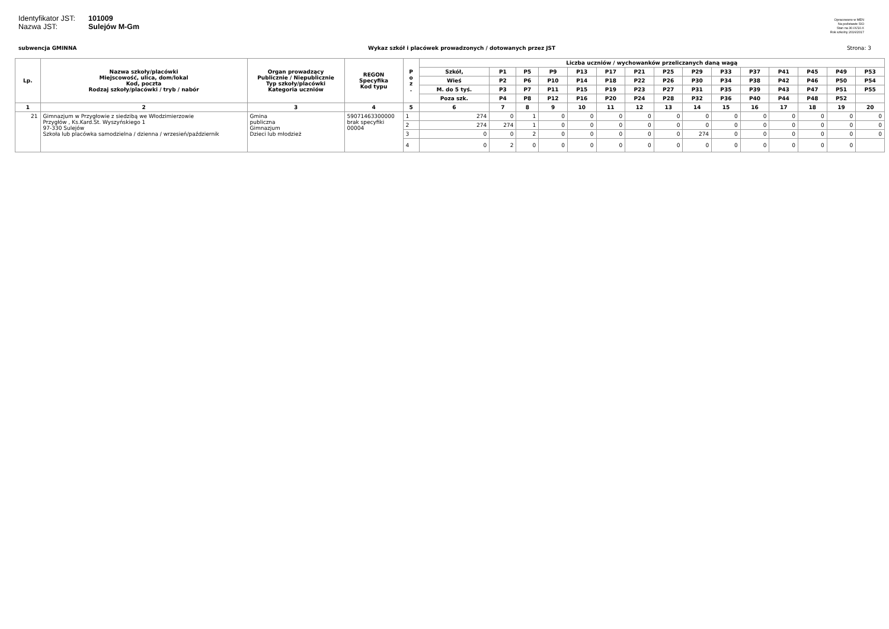Identyfikator JST: 101009
Nazwa JST: Sulejów M-Gm
Opracowano w MEN
Na podstawie SIO
Stan na 30.IX/10.X
Rok szkolny 2016/2017
subwencja GMINNA Wykaz szkół i placówek prowadzonych / dotowanych przez JST Strona: 3
| Lp. | Nazwa szkoły/placówki Miejscowość, ulica, dom/lokal Kod, poczta Rodzaj szkoły/placówki / tryb / nabór | Organ prowadzący Publicznie / Niepublicznie Typ szkoły/placówki Kategoria uczniów | REGON Specyfika Kod typu | P o z . | Liczba uczniów / wychowanków przeliczanych daną wagą | | | | | | | | | | | | | | |
| --- | --- | --- | --- | --- | --- | --- | --- | --- | --- | --- | --- | --- | --- | --- | --- | --- | --- | --- | --- |
| | | | | | Szkół, | P1 | P5 | P9 | P13 | P17 | P21 | P25 | P29 | P33 | P37 | P41 | P45 | P49 | P53 |
| | | | | | Wieś | P2 | P6 | P10 | P14 | P18 | P22 | P26 | P30 | P34 | P38 | P42 | P46 | P50 | P54 |
| | | | | | M. do 5 tyś. | P3 | P7 | P11 | P15 | P19 | P23 | P27 | P31 | P35 | P39 | P43 | P47 | P51 | P55 |
| | | | | | Poza szk. | P4 | P8 | P12 | P16 | P20 | P24 | P28 | P32 | P36 | P40 | P44 | P48 | P52 | |
| 1 | 2 | 3 | 4 | 5 | 6 | 7 | 8 | 9 | 10 | 11 | 12 | 13 | 14 | 15 | 16 | 17 | 18 | 19 | 20 |
| 21 | Gimnazjum w Przygłowie z siedzibą we Włodzimierzowie Przygłów , Ks.Kard.St. Wyszyńskiego 1 97-330 Sulejów Szkoła lub placówka samodzielna / dzienna / wrzesień/październik | Gmina publiczna Gimnazjum Dzieci lub młodzież | 59071463300000 brak specyfiki 00004 | 1 | 274 | 0 | 1 | 0 | 0 | 0 | 0 | 0 | 0 | 0 | 0 | 0 | 0 | 0 | 0 |
| | | | | 2 | 274 | 274 | 1 | 0 | 0 | 0 | 0 | 0 | 0 | 0 | 0 | 0 | 0 | 0 | 0 |
| | | | | 3 | 0 | 0 | 2 | 0 | 0 | 0 | 0 | 0 | 274 | 0 | 0 | 0 | 0 | 0 | 0 |
| | | | | 4 | 0 | 2 | 0 | 0 | 0 | 0 | 0 | 0 | 0 | 0 | 0 | 0 | 0 | 0 | |